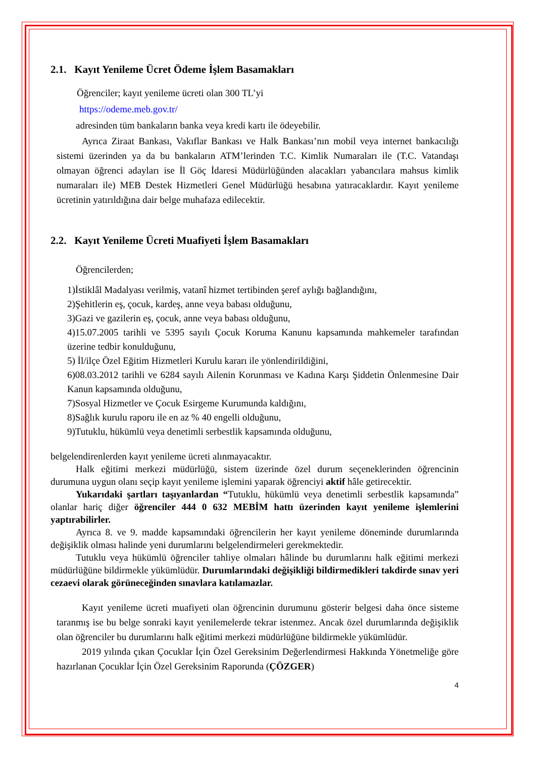2.1. Kayıt Yenileme Ücret Ödeme İşlem Basamakları
Öğrenciler; kayıt yenileme ücreti olan 300 TL’yi
https://odeme.meb.gov.tr/
adresinden tüm bankaların banka veya kredi kartı ile ödeyebilir.
Ayrıca Ziraat Bankası, Vakıflar Bankası ve Halk Bankası’nın mobil veya internet bankacılığı sistemi üzerinden ya da bu bankaların ATM’lerinden T.C. Kimlik Numaraları ile (T.C. Vatandaşı olmayan öğrenci adayları ise İl Göç İdaresi Müdürlüğünden alacakları yabancılara mahsus kimlik numaraları ile) MEB Destek Hizmetleri Genel Müdürlüğü hesabına yatıracaklardır. Kayıt yenileme ücretinin yatırıldığına dair belge muhafaza edilecektir.
2.2. Kayıt Yenileme Ücreti Muafiyeti İşlem Basamakları
Öğrencilerden;
1)İstiklâl Madalyası verilmiş, vatanî hizmet tertibinden şeref aylığı bağlandığını,
2)Şehitlerin eş, çocuk, kardeş, anne veya babası olduğunu,
3)Gazi ve gazilerin eş, çocuk, anne veya babası olduğunu,
4)15.07.2005 tarihli ve 5395 sayılı Çocuk Koruma Kanunu kapsamında mahkemeler tarafından üzerine tedbir konulduğunu,
5) İl/ilçe Özel Eğitim Hizmetleri Kurulu kararı ile yönlendirildiğini,
6)08.03.2012 tarihli ve 6284 sayılı Ailenin Korunması ve Kadına Karşı Şiddetin Önlenmesine Dair Kanun kapsamında olduğunu,
7)Sosyal Hizmetler ve Çocuk Esirgeme Kurumunda kaldığını,
8)Sağlık kurulu raporu ile en az % 40 engelli olduğunu,
9)Tutuklu, hükümlü veya denetimli serbestlik kapsamında olduğunu,
belgelendirenlerden kayıt yenileme ücreti alınmayacaktır.
Halk eğitimi merkezi müdürlüğü, sistem üzerinde özel durum seçeneklerinden öğrencinin durumuna uygun olanı seçip kayıt yenileme işlemini yaparak öğrenciyi aktif hâle getirecektir.
Yukarıdaki şartları taşıyanlardan “Tutuklu, hükümlü veya denetimli serbestlik kapsamında” olanlar hariç diğer öğrenciler 444 0 632 MEBİM hattı üzerinden kayıt yenileme işlemlerini yaptırabilirler.
Ayrıca 8. ve 9. madde kapsamındaki öğrencilerin her kayıt yenileme döneminde durumlarında değişiklik olması halinde yeni durumlarını belgelendirmeleri gerekmektedir.
Tutuklu veya hükümlü öğrenciler tahliye olmaları hâlinde bu durumlarını halk eğitimi merkezi müdürlüğüne bildirmekle yükümlüdür. Durumlarındaki değişikliği bildirmedikleri takdirde sınav yeri cezaevi olarak görüneceğinden sınavlara katılamazlar.
Kayıt yenileme ücreti muafiyeti olan öğrencinin durumunu gösterir belgesi daha önce sisteme taranmış ise bu belge sonraki kayıt yenilemelerde tekrar istenmez. Ancak özel durumlarında değişiklik olan öğrenciler bu durumlarını halk eğitimi merkezi müdürlüğüne bildirmekle yükümlüdür.
2019 yılında çıkan Çocuklar İçin Özel Gereksinim Değerlendirmesi Hakkında Yönetmeliğe göre hazırlanan Çocuklar İçin Özel Gereksinim Raporunda (ÇÖZGER)
4